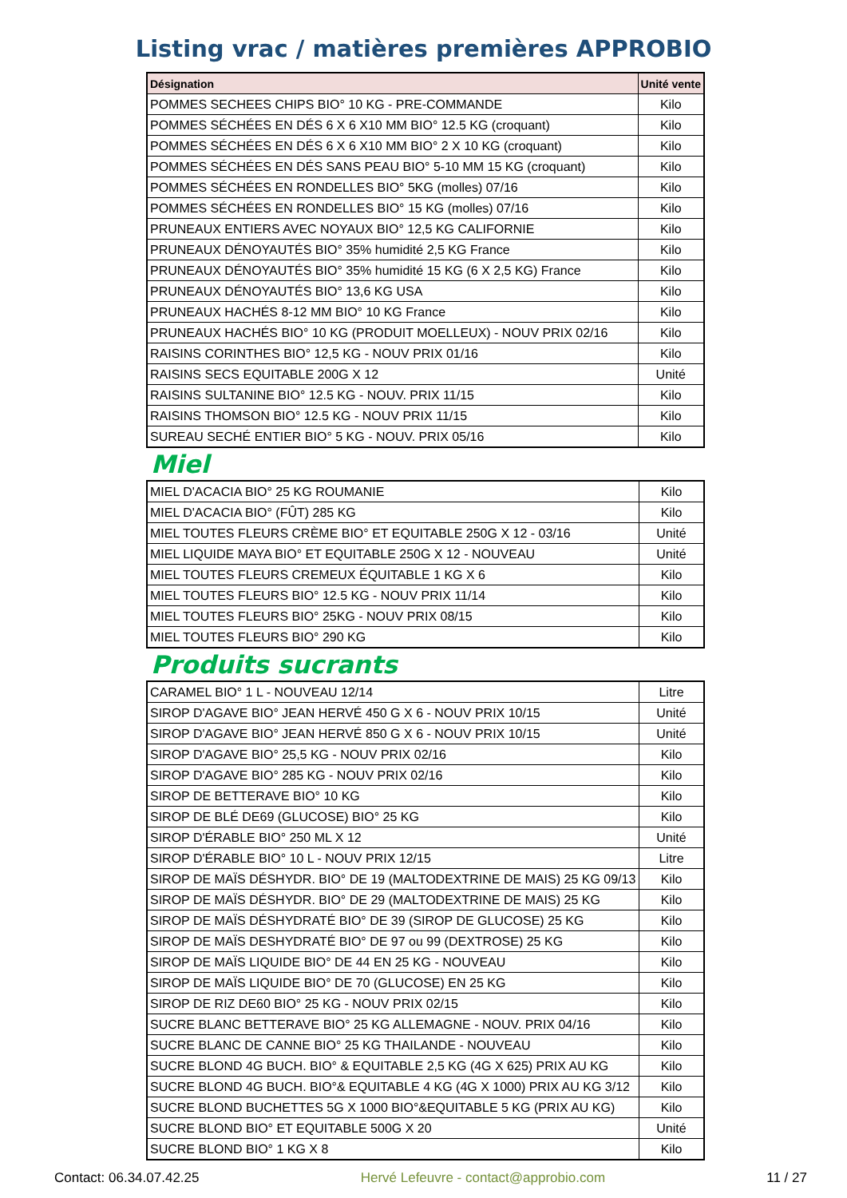Listing vrac / matières premières APPROBIO
| Désignation | Unité vente |
| --- | --- |
| POMMES SECHEES CHIPS BIO° 10 KG - PRE-COMMANDE | Kilo |
| POMMES SÉCHÉES EN DÉS 6 X 6 X10 MM BIO° 12.5 KG (croquant) | Kilo |
| POMMES SÉCHÉES EN DÉS 6 X 6 X10 MM BIO° 2 X 10 KG (croquant) | Kilo |
| POMMES SÉCHÉES EN DÉS SANS PEAU BIO° 5-10 MM 15 KG (croquant) | Kilo |
| POMMES SÉCHÉES EN RONDELLES BIO° 5KG (molles) 07/16 | Kilo |
| POMMES SÉCHÉES EN RONDELLES BIO° 15 KG (molles) 07/16 | Kilo |
| PRUNEAUX ENTIERS AVEC NOYAUX BIO° 12,5 KG CALIFORNIE | Kilo |
| PRUNEAUX DÉNOYAUTÉS BIO° 35% humidité 2,5 KG France | Kilo |
| PRUNEAUX DÉNOYAUTÉS BIO° 35% humidité 15 KG (6 X 2,5 KG) France | Kilo |
| PRUNEAUX DÉNOYAUTÉS BIO° 13,6 KG USA | Kilo |
| PRUNEAUX HACHÉS 8-12 MM BIO° 10 KG France | Kilo |
| PRUNEAUX HACHÉS BIO° 10 KG (PRODUIT MOELLEUX) - NOUV PRIX 02/16 | Kilo |
| RAISINS CORINTHES BIO° 12,5 KG - NOUV PRIX 01/16 | Kilo |
| RAISINS SECS EQUITABLE 200G X 12 | Unité |
| RAISINS SULTANINE BIO° 12.5 KG - NOUV. PRIX 11/15 | Kilo |
| RAISINS THOMSON BIO° 12.5 KG - NOUV PRIX 11/15 | Kilo |
| SUREAU SECHÉ ENTIER BIO° 5 KG - NOUV. PRIX 05/16 | Kilo |
Miel
| MIEL D'ACACIA BIO° 25 KG ROUMANIE | Kilo |
| MIEL D'ACACIA BIO° (FÛT) 285 KG | Kilo |
| MIEL TOUTES FLEURS CRÈME BIO° ET EQUITABLE 250G X 12 - 03/16 | Unité |
| MIEL LIQUIDE MAYA BIO° ET EQUITABLE 250G X 12 - NOUVEAU | Unité |
| MIEL TOUTES FLEURS CREMEUX ÉQUITABLE 1 KG X 6 | Kilo |
| MIEL TOUTES FLEURS BIO° 12.5 KG - NOUV PRIX 11/14 | Kilo |
| MIEL TOUTES FLEURS BIO° 25KG - NOUV PRIX 08/15 | Kilo |
| MIEL TOUTES FLEURS BIO° 290 KG | Kilo |
Produits sucrants
| CARAMEL BIO° 1 L - NOUVEAU 12/14 | Litre |
| SIROP D'AGAVE BIO° JEAN HERVÉ 450 G X 6 - NOUV PRIX 10/15 | Unité |
| SIROP D'AGAVE BIO° JEAN HERVÉ 850 G X 6 - NOUV PRIX 10/15 | Unité |
| SIROP D'AGAVE BIO° 25,5 KG - NOUV PRIX 02/16 | Kilo |
| SIROP D'AGAVE BIO° 285 KG - NOUV PRIX 02/16 | Kilo |
| SIROP DE BETTERAVE BIO° 10 KG | Kilo |
| SIROP DE BLÉ DE69 (GLUCOSE) BIO° 25 KG | Kilo |
| SIROP D'ÉRABLE BIO° 250 ML X 12 | Unité |
| SIROP D'ÉRABLE BIO° 10 L - NOUV PRIX 12/15 | Litre |
| SIROP DE MAÏS DÉSHYDR. BIO° DE 19 (MALTODEXTRINE DE MAIS) 25 KG 09/13 | Kilo |
| SIROP DE MAÏS DÉSHYDR. BIO° DE 29 (MALTODEXTRINE DE MAIS) 25 KG | Kilo |
| SIROP DE MAÏS DÉSHYDRATÉ BIO° DE 39 (SIROP DE GLUCOSE) 25 KG | Kilo |
| SIROP DE MAÏS DESHYDRATÉ BIO° DE 97 ou 99 (DEXTROSE) 25 KG | Kilo |
| SIROP DE MAÏS LIQUIDE BIO° DE 44 EN 25 KG - NOUVEAU | Kilo |
| SIROP DE MAÏS LIQUIDE BIO° DE 70 (GLUCOSE) EN 25 KG | Kilo |
| SIROP DE RIZ DE60 BIO° 25 KG - NOUV PRIX 02/15 | Kilo |
| SUCRE BLANC BETTERAVE BIO° 25 KG ALLEMAGNE - NOUV. PRIX 04/16 | Kilo |
| SUCRE BLANC DE CANNE BIO° 25 KG THAILANDE - NOUVEAU | Kilo |
| SUCRE BLOND 4G BUCH. BIO° & EQUITABLE 2,5 KG (4G X 625) PRIX AU KG | Kilo |
| SUCRE BLOND 4G BUCH. BIO°& EQUITABLE 4 KG (4G X 1000) PRIX AU KG 3/12 | Kilo |
| SUCRE BLOND BUCHETTES 5G X 1000 BIO°&EQUITABLE 5 KG (PRIX AU KG) | Kilo |
| SUCRE BLOND BIO° ET EQUITABLE 500G X 20 | Unité |
| SUCRE BLOND BIO° 1 KG X 8 | Kilo |
Contact: 06.34.07.42.25 Hervé Lefeuvre - contact@approbio.com 11 / 27